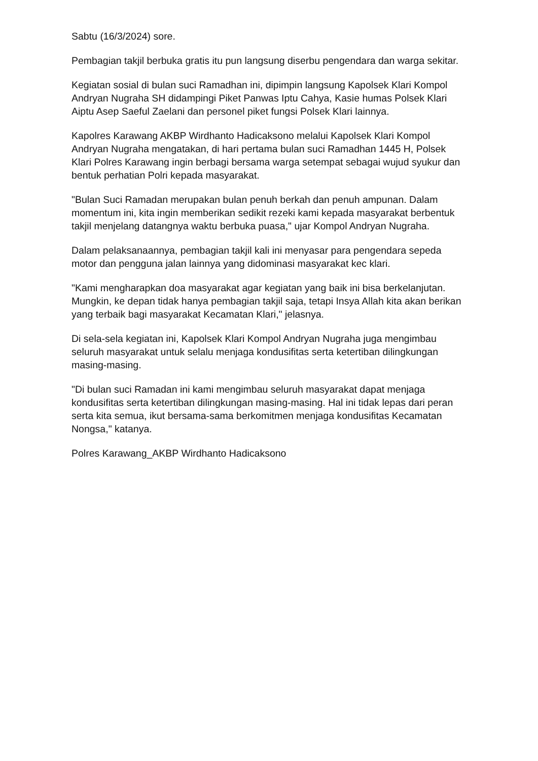Sabtu (16/3/2024) sore.
Pembagian takjil berbuka gratis itu pun langsung diserbu pengendara dan warga sekitar.
Kegiatan sosial di bulan suci Ramadhan ini, dipimpin langsung Kapolsek Klari Kompol Andryan Nugraha SH didampingi Piket Panwas Iptu Cahya, Kasie humas Polsek Klari Aiptu Asep Saeful Zaelani dan personel piket fungsi Polsek Klari lainnya.
Kapolres Karawang AKBP Wirdhanto Hadicaksono melalui Kapolsek Klari Kompol Andryan Nugraha mengatakan, di hari pertama bulan suci Ramadhan 1445 H, Polsek Klari Polres Karawang ingin berbagi bersama warga setempat sebagai wujud syukur dan bentuk perhatian Polri kepada masyarakat.
"Bulan Suci Ramadan merupakan bulan penuh berkah dan penuh ampunan. Dalam momentum ini, kita ingin memberikan sedikit rezeki kami kepada masyarakat berbentuk takjil menjelang datangnya waktu berbuka puasa," ujar Kompol Andryan Nugraha.
Dalam pelaksanaannya, pembagian takjil kali ini menyasar para pengendara sepeda motor dan pengguna jalan lainnya yang didominasi masyarakat kec klari.
"Kami mengharapkan doa masyarakat agar kegiatan yang baik ini bisa berkelanjutan. Mungkin, ke depan tidak hanya pembagian takjil saja, tetapi Insya Allah kita akan berikan yang terbaik bagi masyarakat Kecamatan Klari," jelasnya.
Di sela-sela kegiatan ini, Kapolsek Klari Kompol Andryan Nugraha juga mengimbau seluruh masyarakat untuk selalu menjaga kondusifitas serta ketertiban dilingkungan masing-masing.
"Di bulan suci Ramadan ini kami mengimbau seluruh masyarakat dapat menjaga kondusifitas serta ketertiban dilingkungan masing-masing. Hal ini tidak lepas dari peran serta kita semua, ikut bersama-sama berkomitmen menjaga kondusifitas Kecamatan Nongsa," katanya.
Polres Karawang_AKBP Wirdhanto Hadicaksono